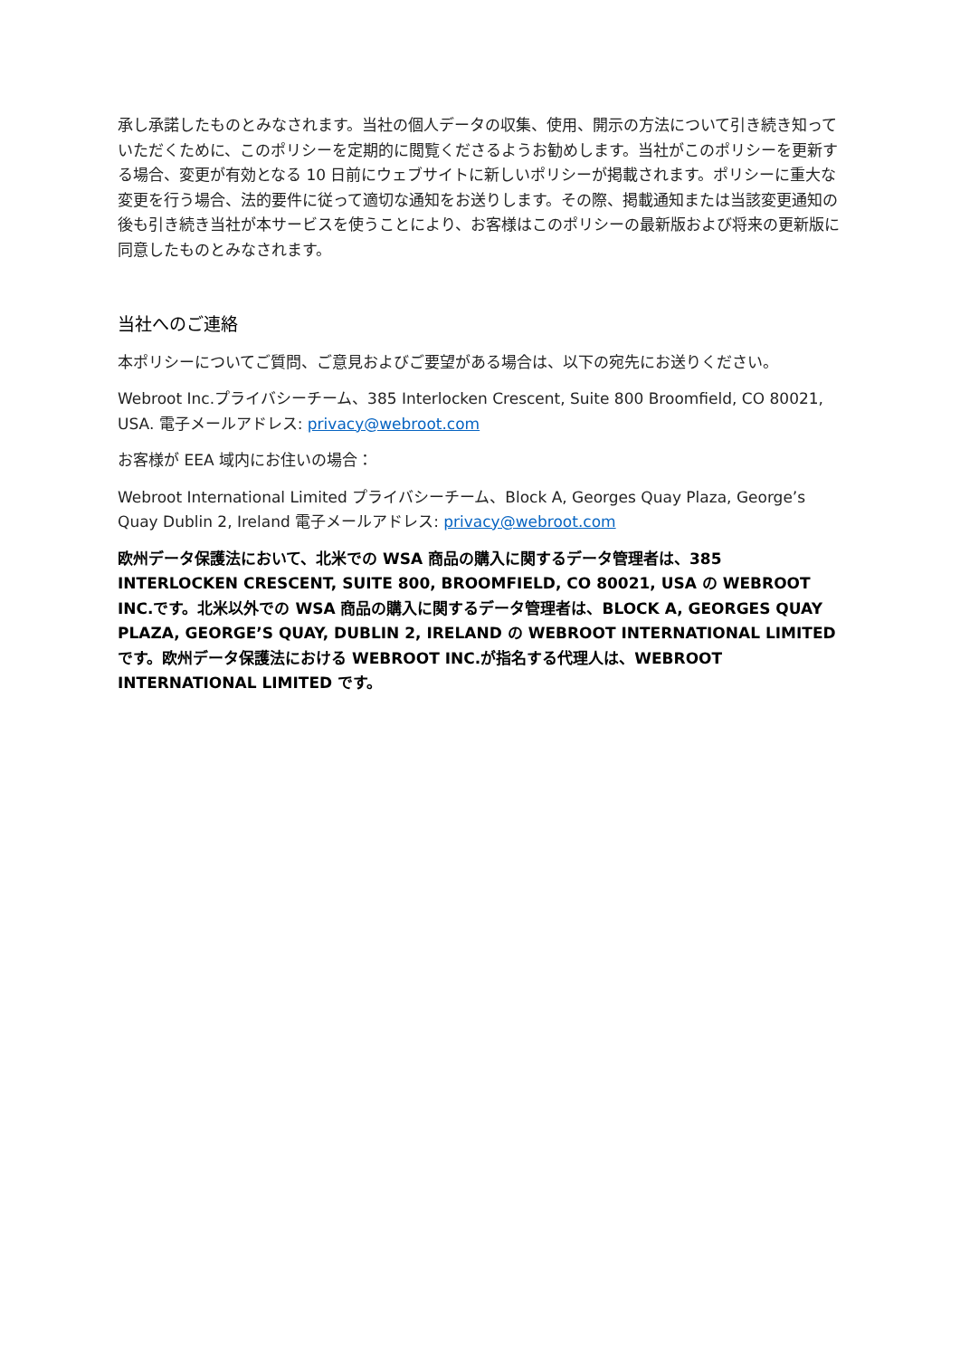承し承諾したものとみなされます。当社の個人データの収集、使用、開示の方法について引き続き知っていただくために、このポリシーを定期的に閲覧くださるようお勧めします。当社がこのポリシーを更新する場合、変更が有効となる 10 日前にウェブサイトに新しいポリシーが掲載されます。ポリシーに重大な変更を行う場合、法的要件に従って適切な通知をお送りします。その際、掲載通知または当該変更通知の後も引き続き当社が本サービスを使うことにより、お客様はこのポリシーの最新版および将来の更新版に同意したものとみなされます。
当社へのご連絡
本ポリシーについてご質問、ご意見およびご要望がある場合は、以下の宛先にお送りください。
Webroot Inc.プライバシーチーム、385 Interlocken Crescent, Suite 800 Broomfield, CO 80021, USA. 電子メールアドレス: privacy@webroot.com
お客様が EEA 域内にお住いの場合：
Webroot International Limited プライバシーチーム、Block A, Georges Quay Plaza, George’s Quay Dublin 2, Ireland 電子メールアドレス: privacy@webroot.com
欧州データ保護法において、北米での WSA 商品の購入に関するデータ管理者は、385 INTERLOCKEN CRESCENT, SUITE 800, BROOMFIELD, CO 80021, USA の WEBROOT INC.です。北米以外での WSA 商品の購入に関するデータ管理者は、BLOCK A, GEORGES QUAY PLAZA, GEORGE’S QUAY, DUBLIN 2, IRELAND の WEBROOT INTERNATIONAL LIMITED です。欧州データ保護法における WEBROOT INC.が指名する代理人は、WEBROOT INTERNATIONAL LIMITED です。